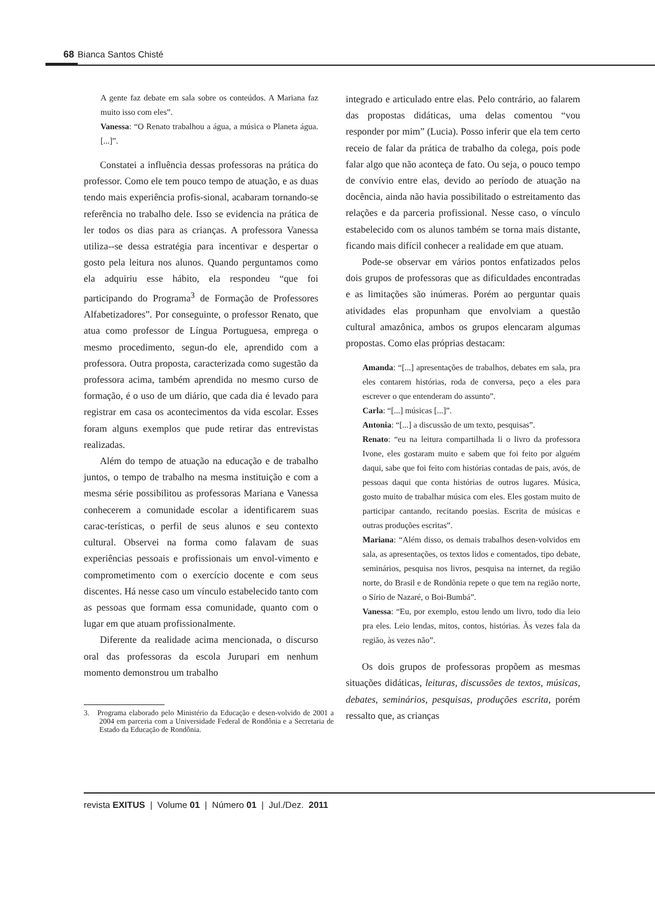68 Bianca Santos Chisté
A gente faz debate em sala sobre os conteúdos. A Mariana faz muito isso com eles”.
Vanessa: “O Renato trabalhou a água, a música o Planeta água. [...]”.
Constatei a influência dessas professoras na prática do professor. Como ele tem pouco tempo de atuação, e as duas tendo mais experiência profis-sional, acabaram tornando-se referência no trabalho dele. Isso se evidencia na prática de ler todos os dias para as crianças. A professora Vanessa utiliza--se dessa estratégia para incentivar e despertar o gosto pela leitura nos alunos. Quando perguntamos como ela adquiriu esse hábito, ela respondeu “que foi participando do Programa<sup>3</sup> de Formação de Professores Alfabetizadores”. Por conseguinte, o professor Renato, que atua como professor de Língua Portuguesa, emprega o mesmo procedimento, segun-do ele, aprendido com a professora. Outra proposta, caracterizada como sugestão da professora acima, também aprendida no mesmo curso de formação, é o uso de um diário, que cada dia é levado para registrar em casa os acontecimentos da vida escolar. Esses foram alguns exemplos que pude retirar das entrevistas realizadas.
Além do tempo de atuação na educação e de trabalho juntos, o tempo de trabalho na mesma instituição e com a mesma série possibilitou as professoras Mariana e Vanessa conhecerem a comunidade escolar a identificarem suas carac-terísticas, o perfil de seus alunos e seu contexto cultural. Observei na forma como falavam de suas experiências pessoais e profissionais um envol-vimento e comprometimento com o exercício docente e com seus discentes. Há nesse caso um vínculo estabelecido tanto com as pessoas que formam essa comunidade, quanto com o lugar em que atuam profissionalmente.
Diferente da realidade acima mencionada, o discurso oral das professoras da escola Jurupari em nenhum momento demonstrou um trabalho
3. Programa elaborado pelo Ministério da Educação e desen-volvido de 2001 a 2004 em parceria com a Universidade Federal de Rondônia e a Secretaria de Estado da Educação de Rondônia.
integrado e articulado entre elas. Pelo contrário, ao falarem das propostas didáticas, uma delas comentou “vou responder por mim” (Lucia). Posso inferir que ela tem certo receio de falar da prática de trabalho da colega, pois pode falar algo que não aconteça de fato. Ou seja, o pouco tempo de convívio entre elas, devido ao período de atuação na docência, ainda não havia possibilitado o estreitamento das relações e da parceria profissional. Nesse caso, o vínculo estabelecido com os alunos também se torna mais distante, ficando mais difícil conhecer a realidade em que atuam.
Pode-se observar em vários pontos enfatizados pelos dois grupos de professoras que as dificuldades encontradas e as limitações são inúmeras. Porém ao perguntar quais atividades elas propunham que envolviam a questão cultural amazônica, ambos os grupos elencaram algumas propostas. Como elas próprias destacam:
Amanda: “[...] apresentações de trabalhos, debates em sala, pra eles contarem histórias, roda de conversa, peço a eles para escrever o que entenderam do assunto”.
Carla: “[...] músicas [...]”.
Antonia: “[...] a discussão de um texto, pesquisas”.
Renato: “eu na leitura compartilhada li o livro da professora Ivone, eles gostaram muito e sabem que foi feito por alguém daqui, sabe que foi feito com histórias contadas de pais, avós, de pessoas daqui que conta histórias de outros lugares. Música, gosto muito de trabalhar música com eles. Eles gostam muito de participar cantando, recitando poesias. Escrita de músicas e outras produções escritas”.
Mariana: “Além disso, os demais trabalhos desen-volvidos em sala, as apresentações, os textos lidos e comentados, tipo debate, seminários, pesquisa nos livros, pesquisa na internet, da região norte, do Brasil e de Rondônia repete o que tem na região norte, o Sírio de Nazaré, o Boi-Bumbá”.
Vanessa: “Eu, por exemplo, estou lendo um livro, todo dia leio pra eles. Leio lendas, mitos, contos, histórias. Às vezes fala da região, às vezes não”.
Os dois grupos de professoras propõem as mesmas situações didáticas, leituras, discussões de textos, músicas, debates, seminários, pesquisas, produções escrita, porém ressalto que, as crianças
revista EXITUS | Volume 01 | Número 01 | Jul./Dez. 2011